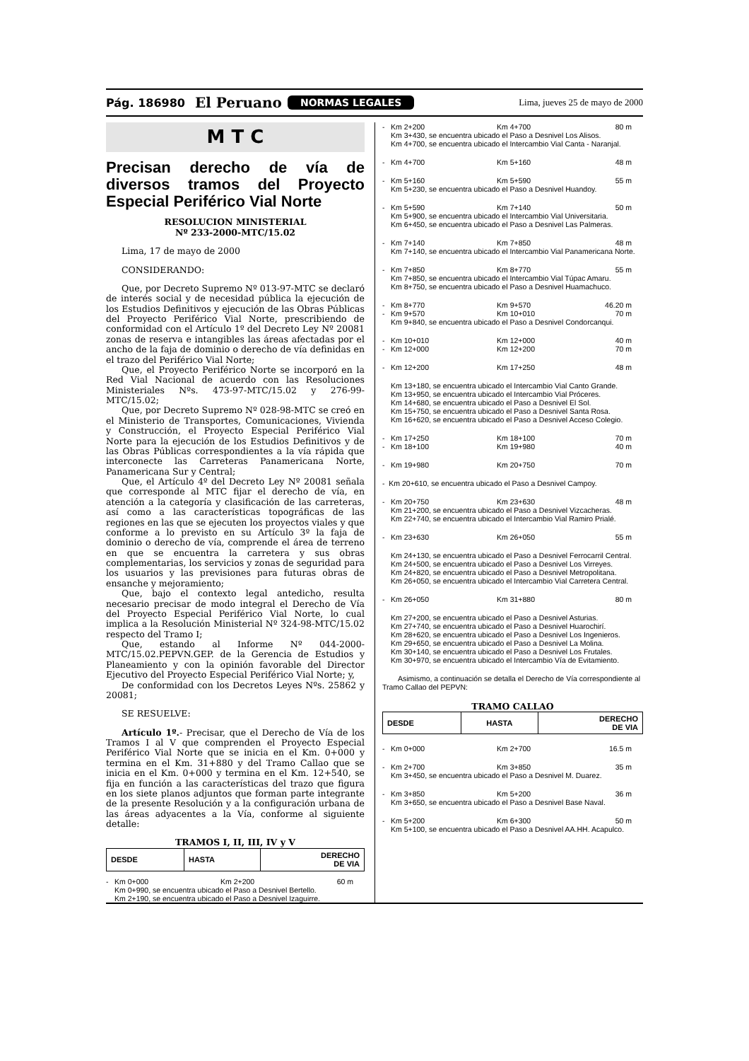Pág. 186980 El Peruano NORMAS LEGALES Lima, jueves 25 de mayo de 2000
M T C
Precisan derecho de vía de diversos tramos del Proyecto Especial Periférico Vial Norte
RESOLUCION MINISTERIAL
Nº 233-2000-MTC/15.02
Lima, 17 de mayo de 2000
CONSIDERANDO:
Que, por Decreto Supremo Nº 013-97-MTC se declaró de interés social y de necesidad pública la ejecución de los Estudios Definitivos y ejecución de las Obras Públicas del Proyecto Periférico Vial Norte, prescribiendo de conformidad con el Artículo 1º del Decreto Ley Nº 20081 zonas de reserva e intangibles las áreas afectadas por el ancho de la faja de dominio o derecho de vía definidas en el trazo del Periférico Vial Norte;
Que, el Proyecto Periférico Norte se incorporó en la Red Vial Nacional de acuerdo con las Resoluciones Ministeriales Nºs. 473-97-MTC/15.02 y 276-99-MTC/15.02;
Que, por Decreto Supremo Nº 028-98-MTC se creó en el Ministerio de Transportes, Comunicaciones, Vivienda y Construcción, el Proyecto Especial Periférico Vial Norte para la ejecución de los Estudios Definitivos y de las Obras Públicas correspondientes a la vía rápida que interconecte las Carreteras Panamericana Norte, Panamericana Sur y Central;
Que, el Artículo 4º del Decreto Ley Nº 20081 señala que corresponde al MTC fijar el derecho de vía, en atención a la categoría y clasificación de las carreteras, así como a las características topográficas de las regiones en las que se ejecuten los proyectos viales y que conforme a lo previsto en su Artículo 3º la faja de dominio o derecho de vía, comprende el área de terreno en que se encuentra la carretera y sus obras complementarias, los servicios y zonas de seguridad para los usuarios y las previsiones para futuras obras de ensanche y mejoramiento;
Que, bajo el contexto legal antedicho, resulta necesario precisar de modo integral el Derecho de Vía del Proyecto Especial Periférico Vial Norte, lo cual implica a la Resolución Ministerial Nº 324-98-MTC/15.02 respecto del Tramo I;
Que, estando al Informe Nº 044-2000-MTC/15.02.PEPVN.GEP. de la Gerencia de Estudios y Planeamiento y con la opinión favorable del Director Ejecutivo del Proyecto Especial Periférico Vial Norte; y,
De conformidad con los Decretos Leyes Nºs. 25862 y 20081;
SE RESUELVE:
Artículo 1º.- Precisar, que el Derecho de Vía de los Tramos I al V que comprenden el Proyecto Especial Periférico Vial Norte que se inicia en el Km. 0+000 y termina en el Km. 31+880 y del Tramo Callao que se inicia en el Km. 0+000 y termina en el Km. 12+540, se fija en función a las características del trazo que figura en los siete planos adjuntos que forman parte integrante de la presente Resolución y a la configuración urbana de las áreas adyacentes a la Vía, conforme al siguiente detalle:
TRAMOS I, II, III, IV y V
| DESDE | HASTA | DERECHO DE VIA |
| --- | --- | --- |
- Km 0+000 Km 2+200 60 m
Km 0+990, se encuentra ubicado el Paso a Desnivel Bertello.
Km 2+190, se encuentra ubicado el Paso a Desnivel Izaguirre.
- Km 2+200 Km 4+700 80 m
Km 3+430, se encuentra ubicado el Paso a Desnivel Los Alisos.
Km 4+700, se encuentra ubicado el Intercambio Vial Canta - Naranjal.
- Km 4+700 Km 5+160 48 m
- Km 5+160 Km 5+590 55 m
Km 5+230, se encuentra ubicado el Paso a Desnivel Huandoy.
- Km 5+590 Km 7+140 50 m
Km 5+900, se encuentra ubicado el Intercambio Vial Universitaria.
Km 6+450, se encuentra ubicado el Paso a Desnivel Las Palmeras.
- Km 7+140 Km 7+850 48 m
Km 7+140, se encuentra ubicado el Intercambio Vial Panamericana Norte.
- Km 7+850 Km 8+770 55 m
Km 7+850, se encuentra ubicado el Intercambio Vial Túpac Amaru.
Km 8+750, se encuentra ubicado el Paso a Desnivel Huamachuco.
- Km 8+770 Km 9+570 46.20 m
- Km 9+570 Km 10+010 70 m
Km 9+840, se encuentra ubicado el Paso a Desnivel Condorcanqui.
- Km 10+010 Km 12+000 40 m
- Km 12+000 Km 12+200 70 m
- Km 12+200 Km 17+250 48 m
Km 13+180, se encuentra ubicado el Intercambio Vial Canto Grande.
Km 13+950, se encuentra ubicado el Intercambio Vial Próceres.
Km 14+680, se encuentra ubicado el Paso a Desnivel El Sol.
Km 15+750, se encuentra ubicado el Paso a Desnivel Santa Rosa.
Km 16+620, se encuentra ubicado el Paso a Desnivel Acceso Colegio.
- Km 17+250 Km 18+100 70 m
- Km 18+100 Km 19+980 40 m
- Km 19+980 Km 20+750 70 m
- Km 20+610, se encuentra ubicado el Paso a Desnivel Campoy.
- Km 20+750 Km 23+630 48 m
Km 21+200, se encuentra ubicado el Paso a Desnivel Vizcacheras.
Km 22+740, se encuentra ubicado el Intercambio Vial Ramiro Prialé.
- Km 23+630 Km 26+050 55 m
Km 24+130, se encuentra ubicado el Paso a Desnivel Ferrocarril Central.
Km 24+500, se encuentra ubicado el Paso a Desnivel Los Virreyes.
Km 24+820, se encuentra ubicado el Paso a Desnivel Metropolitana.
Km 26+050, se encuentra ubicado el Intercambio Vial Carretera Central.
- Km 26+050 Km 31+880 80 m
Km 27+200, se encuentra ubicado el Paso a Desnivel Asturias.
Km 27+740, se encuentra ubicado el Paso a Desnivel Huarochirí.
Km 28+620, se encuentra ubicado el Paso a Desnivel Los Ingenieros.
Km 29+650, se encuentra ubicado el Paso a Desnivel La Molina.
Km 30+140, se encuentra ubicado el Paso a Desnivel Los Frutales.
Km 30+970, se encuentra ubicado el Intercambio Vía de Evitamiento.
Asimismo, a continuación se detalla el Derecho de Vía correspondiente al Tramo Callao del PEPVN:
TRAMO CALLAO
| DESDE | HASTA | DERECHO DE VIA |
| --- | --- | --- |
- Km 0+000 Km 2+700 16.5 m
- Km 2+700 Km 3+850 35 m
Km 3+450, se encuentra ubicado el Paso a Desnivel M. Duarez.
- Km 3+850 Km 5+200 36 m
Km 3+650, se encuentra ubicado el Paso a Desnivel Base Naval.
- Km 5+200 Km 6+300 50 m
Km 5+100, se encuentra ubicado el Paso a Desnivel AA.HH. Acapulco.